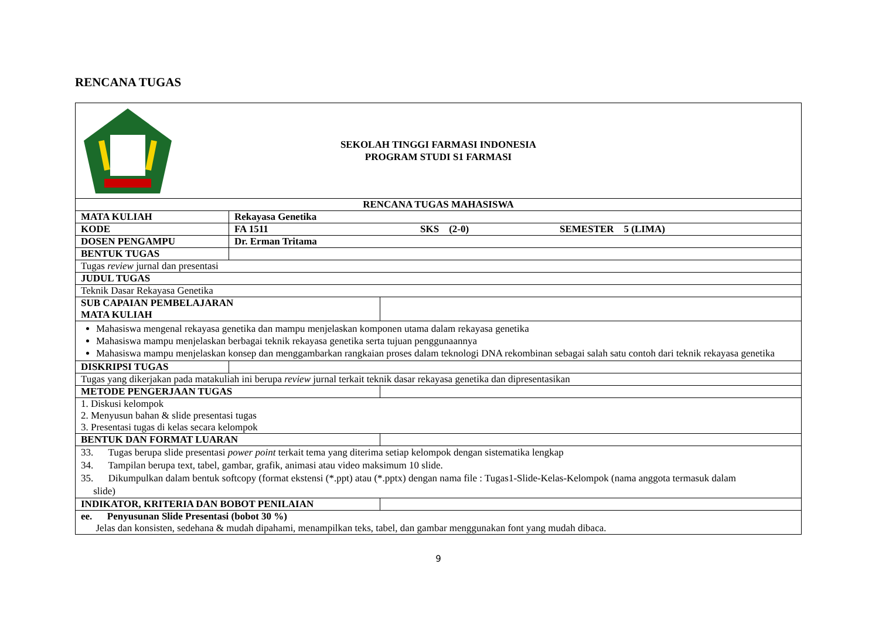RENCANA TUGAS
| SEKOLAH TINGGI FARMASI INDONESIA PROGRAM STUDI S1 FARMASI | | | |
| RENCANA TUGAS MAHASISWA | | | |
| MATA KULIAH | Rekayasa Genetika | | |
| KODE | FA 1511 SKS (2-0) SEMESTER 5 (LIMA) | | |
| DOSEN PENGAMPU | Dr. Erman Tritama | | |
| BENTUK TUGAS | | | |
| Tugas review jurnal dan presentasi | | | |
| JUDUL TUGAS | | | |
| Teknik Dasar Rekayasa Genetika | | | |
| SUB CAPAIAN PEMBELAJARAN MATA KULIAH | | | |
| Mahasiswa mengenal rekayasa genetika dan mampu menjelaskan komponen utama dalam rekayasa genetika Mahasiswa mampu menjelaskan berbagai teknik rekayasa genetika serta tujuan penggunaannya Mahasiswa mampu menjelaskan konsep dan menggambarkan rangkaian proses dalam teknologi DNA rekombinan sebagai salah satu contoh dari teknik rekayasa genetika | | | |
| DISKRIPSI TUGAS | | | |
| Tugas yang dikerjakan pada matakuliah ini berupa review jurnal terkait teknik dasar rekayasa genetika dan dipresentasikan | | | |
| METODE PENGERJAAN TUGAS | | | |
| 1. Diskusi kelompok 2. Menyusun bahan & slide presentasi tugas 3. Presentasi tugas di kelas secara kelompok | | | |
| BENTUK DAN FORMAT LUARAN | | | |
| 33. Tugas berupa slide presentasi power point terkait tema yang diterima setiap kelompok dengan sistematika lengkap 34. Tampilan berupa text, tabel, gambar, grafik, animasi atau video maksimum 10 slide. 35. Dikumpulkan dalam bentuk softcopy (format ekstensi (*.ppt) atau (*.pptx) dengan nama file : Tugas1-Slide-Kelas-Kelompok (nama anggota termasuk dalam slide) | | | |
| INDIKATOR, KRITERIA DAN BOBOT PENILAIAN | | | |
| ee. Penyusunan Slide Presentasi (bobot 30 %) Jelas dan konsisten, sedehana & mudah dipahami, menampilkan teks, tabel, dan gambar menggunakan font yang mudah dibaca. | | | |
9